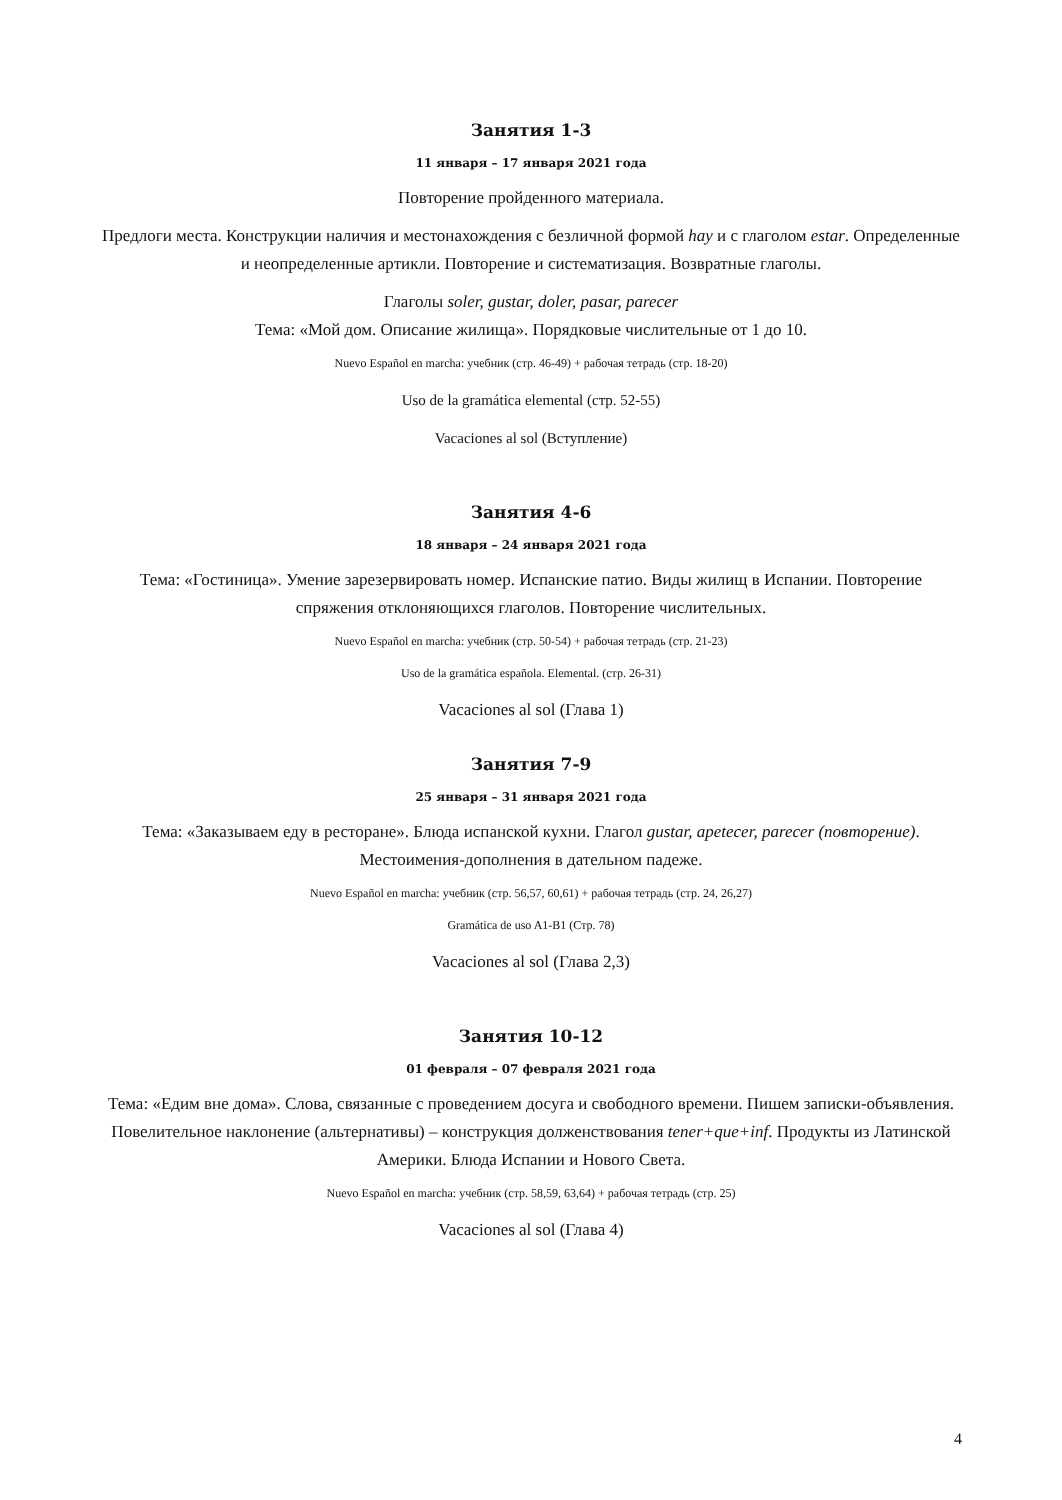Занятия 1-3
11 января – 17 января 2021 года
Повторение пройденного материала.
Предлоги места. Конструкции наличия и местонахождения с безличной формой hay и с глаголом estar. Определенные и неопределенные артикли. Повторение и систематизация. Возвратные глаголы.
Глаголы soler, gustar, doler, pasar, parecer
Тема: «Мой дом. Описание жилища». Порядковые числительные от 1 до 10.
Nuevo Español en marcha: учебник (стр. 46-49) + рабочая тетрадь (стр. 18-20)
Uso de la gramática elemental (стр. 52-55)
Vacaciones al sol (Вступление)
Занятия 4-6
18 января – 24 января 2021 года
Тема: «Гостиница». Умение зарезервировать номер. Испанские патио. Виды жилищ в Испании. Повторение спряжения отклоняющихся глаголов. Повторение числительных.
Nuevo Español en marcha: учебник (стр. 50-54) + рабочая тетрадь (стр. 21-23)
Uso de la gramática española. Elemental. (стр. 26-31)
Vacaciones al sol (Глава 1)
Занятия 7-9
25 января – 31 января 2021 года
Тема: «Заказываем еду в ресторане». Блюда испанской кухни. Глагол gustar, apetecer, parecer (повторение). Местоимения-дополнения в дательном падеже.
Nuevo Español en marcha: учебник (стр. 56,57, 60,61) + рабочая тетрадь (стр. 24, 26,27)
Gramática de uso A1-B1 (Стр. 78)
Vacaciones al sol (Глава 2,3)
Занятия 10-12
01 февраля – 07 февраля 2021 года
Тема: «Едим вне дома». Слова, связанные с проведением досуга и свободного времени. Пишем записки-объявления. Повелительное наклонение (альтернативы) – конструкция долженствования tener+que+inf. Продукты из Латинской Америки. Блюда Испании и Нового Света.
Nuevo Español en marcha: учебник (стр. 58,59, 63,64) + рабочая тетрадь (стр. 25)
Vacaciones al sol (Глава 4)
4